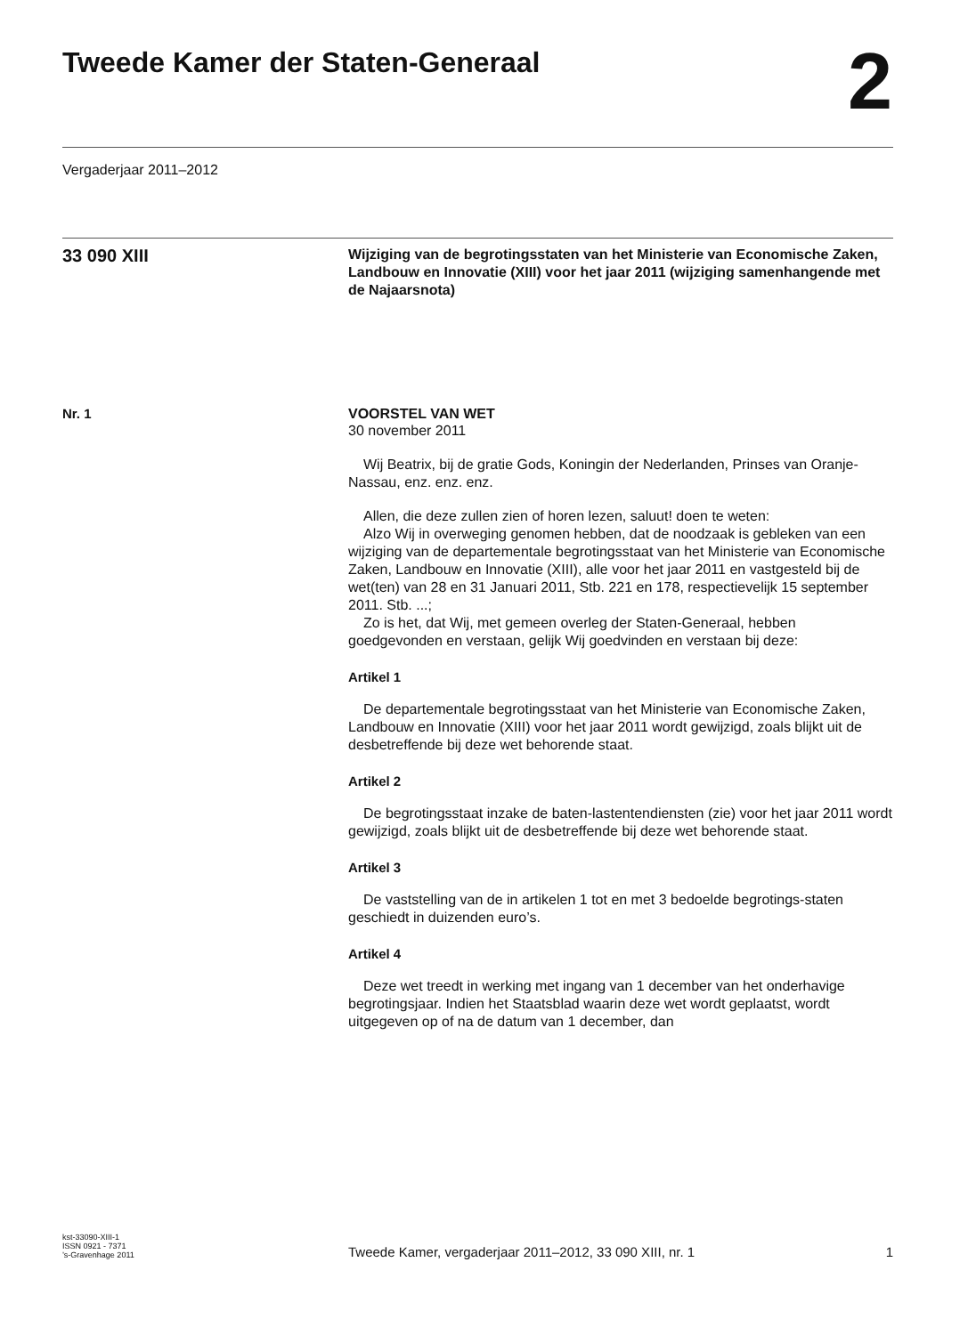Tweede Kamer der Staten-Generaal
2
Vergaderjaar 2011–2012
33 090 XIII
Wijziging van de begrotingsstaten van het Ministerie van Economische Zaken, Landbouw en Innovatie (XIII) voor het jaar 2011 (wijziging samenhangende met de Najaarsnota)
Nr. 1 VOORSTEL VAN WET
30 november 2011
Wij Beatrix, bij de gratie Gods, Koningin der Nederlanden, Prinses van Oranje- Nassau, enz. enz. enz.
Allen, die deze zullen zien of horen lezen, saluut! doen te weten:
Alzo Wij in overweging genomen hebben, dat de noodzaak is gebleken van een wijziging van de departementale begrotingsstaat van het Ministerie van Economische Zaken, Landbouw en Innovatie (XIII), alle voor het jaar 2011 en vastgesteld bij de wet(ten) van 28 en 31 Januari 2011, Stb. 221 en 178, respectievelijk 15 september 2011. Stb. ...;
Zo is het, dat Wij, met gemeen overleg der Staten-Generaal, hebben goedgevonden en verstaan, gelijk Wij goedvinden en verstaan bij deze:
Artikel 1
De departementale begrotingsstaat van het Ministerie van Economische Zaken, Landbouw en Innovatie (XIII) voor het jaar 2011 wordt gewijzigd, zoals blijkt uit de desbetreffende bij deze wet behorende staat.
Artikel 2
De begrotingsstaat inzake de baten-lastentendiensten (zie) voor het jaar 2011 wordt gewijzigd, zoals blijkt uit de desbetreffende bij deze wet behorende staat.
Artikel 3
De vaststelling van de in artikelen 1 tot en met 3 bedoelde begrotings-staten geschiedt in duizenden euro’s.
Artikel 4
Deze wet treedt in werking met ingang van 1 december van het onderhavige begrotingsjaar. Indien het Staatsblad waarin deze wet wordt geplaatst, wordt uitgegeven op of na de datum van 1 december, dan
kst-33090-XIII-1
ISSN 0921 - 7371
’s-Gravenhage 2011
Tweede Kamer, vergaderjaar 2011–2012, 33 090 XIII, nr. 1
1